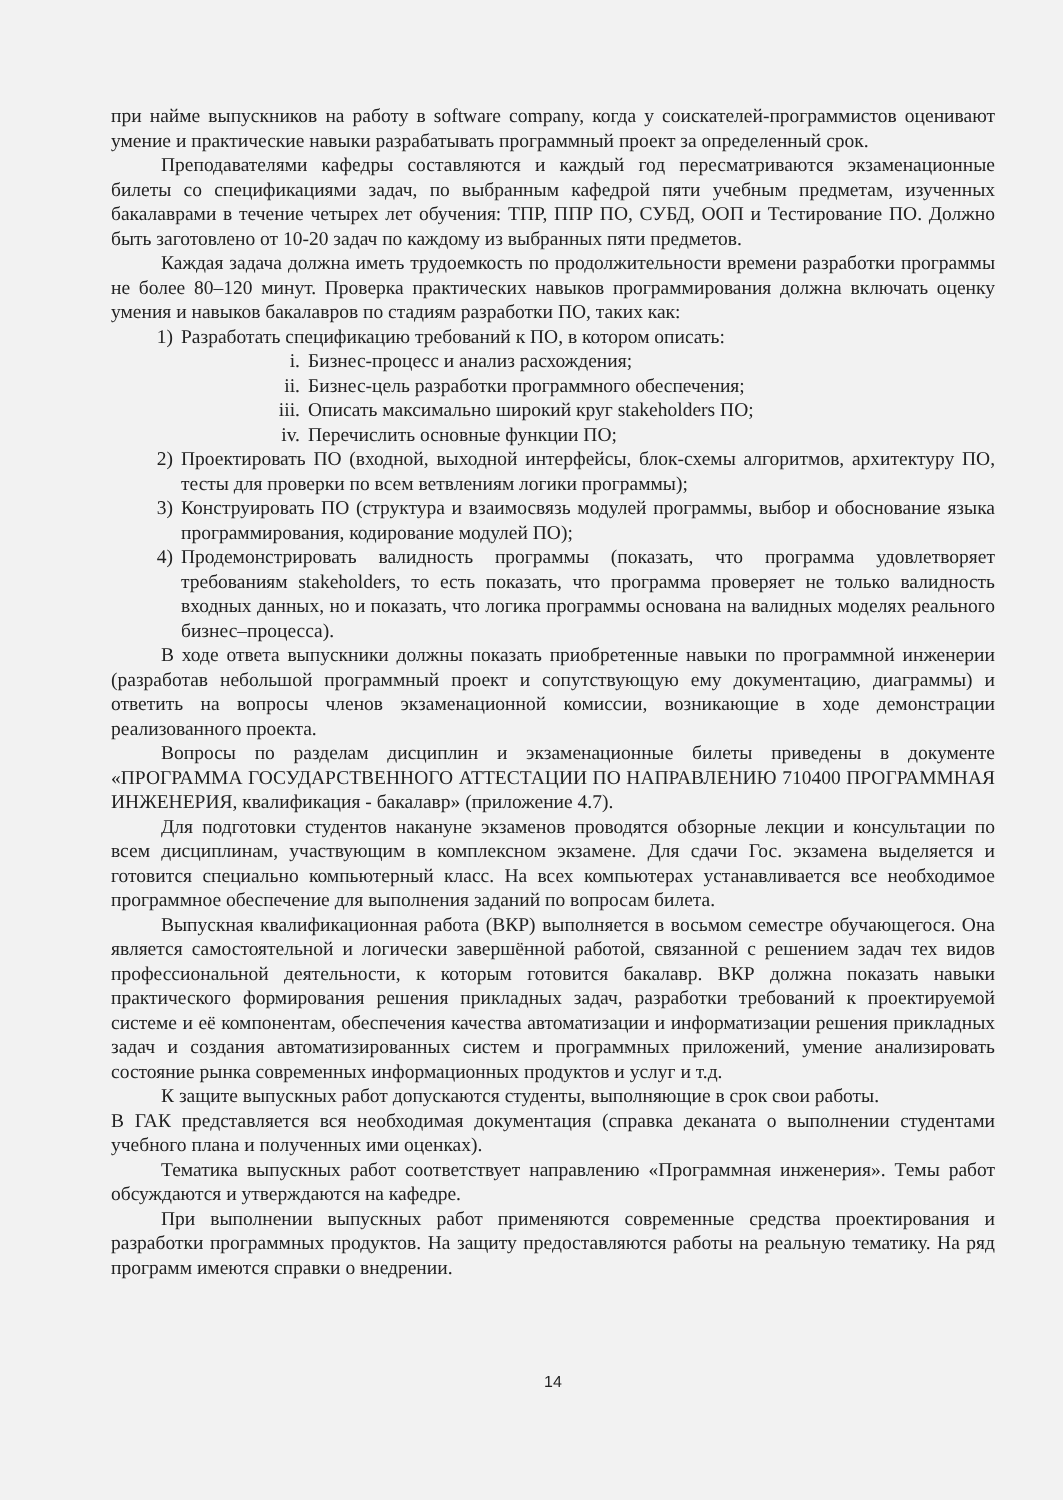при найме выпускников на работу в software company, когда у соискателей-программистов оценивают умение и практические навыки разрабатывать программный проект за определенный срок.
Преподавателями кафедры составляются и каждый год пересматриваются экзаменационные билеты со спецификациями задач, по выбранным кафедрой пяти учебным предметам, изученных бакалаврами в течение четырех лет обучения: ТПР, ППР ПО, СУБД, ООП и Тестирование ПО. Должно быть заготовлено от 10-20 задач по каждому из выбранных пяти предметов.
Каждая задача должна иметь трудоемкость по продолжительности времени разработки программы не более 80–120 минут. Проверка практических навыков программирования должна включать оценку умения и навыков бакалавров по стадиям разработки ПО, таких как:
1) Разработать спецификацию требований к ПО, в котором описать:
i. Бизнес-процесс и анализ расхождения;
ii. Бизнес-цель разработки программного обеспечения;
iii. Описать максимально широкий круг stakeholders ПО;
iv. Перечислить основные функции ПО;
2) Проектировать ПО (входной, выходной интерфейсы, блок-схемы алгоритмов, архитектуру ПО, тесты для проверки по всем ветвлениям логики программы);
3) Конструировать ПО (структура и взаимосвязь модулей программы, выбор и обоснование языка программирования, кодирование модулей ПО);
4) Продемонстрировать валидность программы (показать, что программа удовлетворяет требованиям stakeholders, то есть показать, что программа проверяет не только валидность входных данных, но и показать, что логика программы основана на валидных моделях реального бизнес–процесса).
В ходе ответа выпускники должны показать приобретенные навыки по программной инженерии (разработав небольшой программный проект и сопутствующую ему документацию, диаграммы) и ответить на вопросы членов экзаменационной комиссии, возникающие в ходе демонстрации реализованного проекта.
Вопросы по разделам дисциплин и экзаменационные билеты приведены в документе «ПРОГРАММА ГОСУДАРСТВЕННОГО АТТЕСТАЦИИ ПО НАПРАВЛЕНИЮ 710400 ПРОГРАММНАЯ ИНЖЕНЕРИЯ, квалификация - бакалавр» (приложение 4.7).
Для подготовки студентов накануне экзаменов проводятся обзорные лекции и консультации по всем дисциплинам, участвующим в комплексном экзамене. Для сдачи Гос. экзамена выделяется и готовится специально компьютерный класс. На всех компьютерах устанавливается все необходимое программное обеспечение для выполнения заданий по вопросам билета.
Выпускная квалификационная работа (ВКР) выполняется в восьмом семестре обучающегося. Она является самостоятельной и логически завершённой работой, связанной с решением задач тех видов профессиональной деятельности, к которым готовится бакалавр. ВКР должна показать навыки практического формирования решения прикладных задач, разработки требований к проектируемой системе и её компонентам, обеспечения качества автоматизации и информатизации решения прикладных задач и создания автоматизированных систем и программных приложений, умение анализировать состояние рынка современных информационных продуктов и услуг и т.д.
К защите выпускных работ допускаются студенты, выполняющие в срок свои работы.
В ГАК представляется вся необходимая документация (справка деканата о выполнении студентами учебного плана и полученных ими оценках).
Тематика выпускных работ соответствует направлению «Программная инженерия». Темы работ обсуждаются и утверждаются на кафедре.
При выполнении выпускных работ применяются современные средства проектирования и разработки программных продуктов. На защиту предоставляются работы на реальную тематику. На ряд программ имеются справки о внедрении.
14